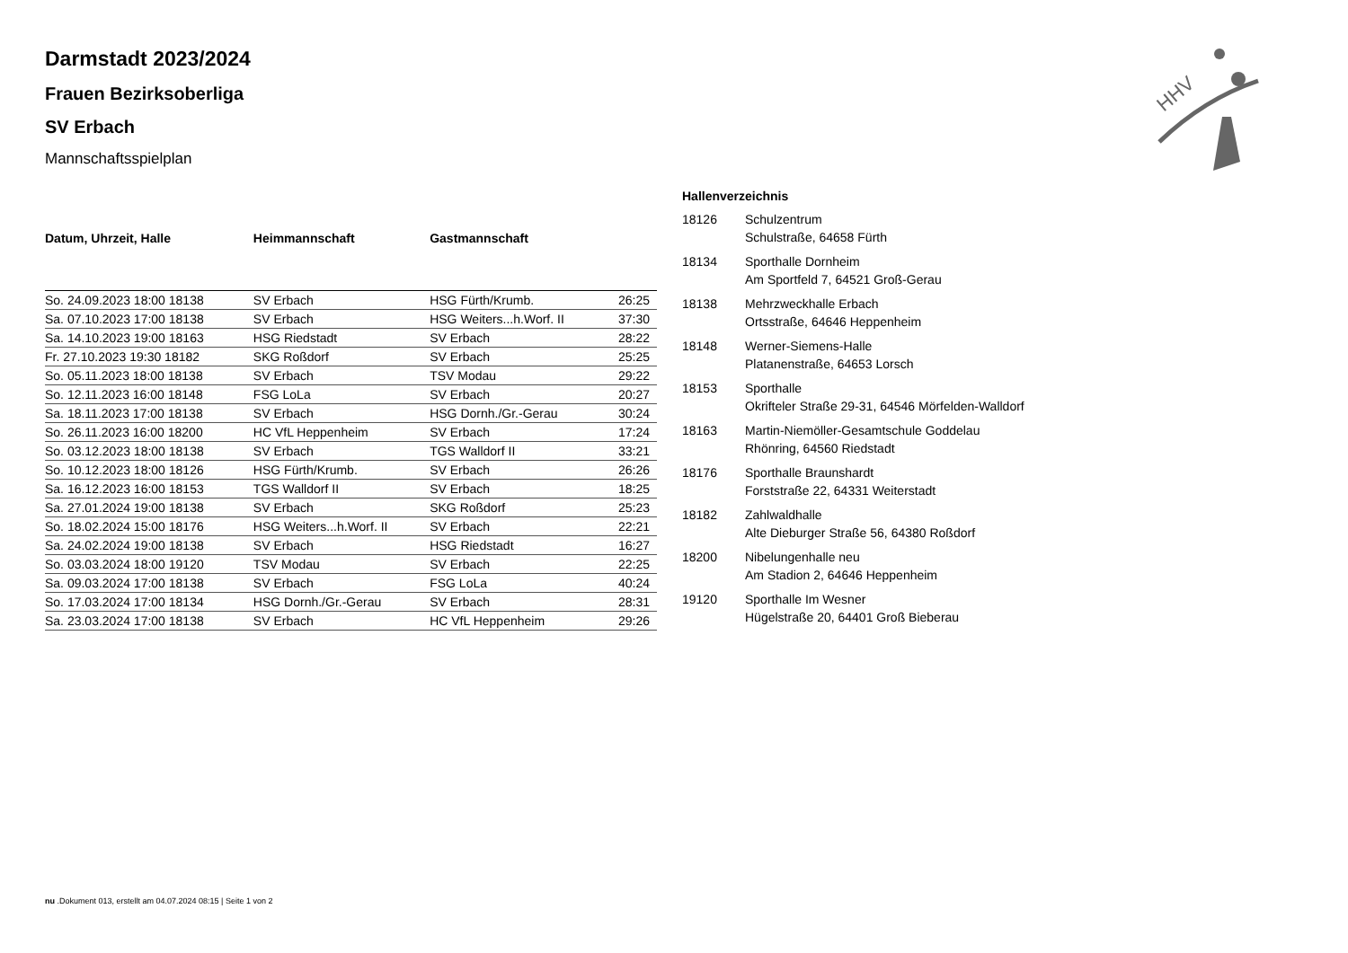HHV
Darmstadt 2023/2024
Frauen Bezirksoberliga
SV Erbach
Mannschaftsspielplan
| Datum, Uhrzeit, Halle | Heimmannschaft | Gastmannschaft | |
| --- | --- | --- | --- |
| So. 24.09.2023 18:00 18138 | SV Erbach | HSG Fürth/Krumb. | 26:25 |
| Sa. 07.10.2023 17:00 18138 | SV Erbach | HSG Weiters...h.Worf. II | 37:30 |
| Sa. 14.10.2023 19:00 18163 | HSG Riedstadt | SV Erbach | 28:22 |
| Fr. 27.10.2023 19:30 18182 | SKG Roßdorf | SV Erbach | 25:25 |
| So. 05.11.2023 18:00 18138 | SV Erbach | TSV Modau | 29:22 |
| So. 12.11.2023 16:00 18148 | FSG LoLa | SV Erbach | 20:27 |
| Sa. 18.11.2023 17:00 18138 | SV Erbach | HSG Dornh./Gr.-Gerau | 30:24 |
| So. 26.11.2023 16:00 18200 | HC VfL Heppenheim | SV Erbach | 17:24 |
| So. 03.12.2023 18:00 18138 | SV Erbach | TGS Walldorf II | 33:21 |
| So. 10.12.2023 18:00 18126 | HSG Fürth/Krumb. | SV Erbach | 26:26 |
| Sa. 16.12.2023 16:00 18153 | TGS Walldorf II | SV Erbach | 18:25 |
| Sa. 27.01.2024 19:00 18138 | SV Erbach | SKG Roßdorf | 25:23 |
| So. 18.02.2024 15:00 18176 | HSG Weiters...h.Worf. II | SV Erbach | 22:21 |
| Sa. 24.02.2024 19:00 18138 | SV Erbach | HSG Riedstadt | 16:27 |
| So. 03.03.2024 18:00 19120 | TSV Modau | SV Erbach | 22:25 |
| Sa. 09.03.2024 17:00 18138 | SV Erbach | FSG LoLa | 40:24 |
| So. 17.03.2024 17:00 18134 | HSG Dornh./Gr.-Gerau | SV Erbach | 28:31 |
| Sa. 23.03.2024 17:00 18138 | SV Erbach | HC VfL Heppenheim | 29:26 |
| Hallenverzeichnis | |
| --- | --- |
| 18126 | Schulzentrum Schulstraße, 64658 Fürth |
| 18134 | Sporthalle Dornheim Am Sportfeld 7, 64521 Groß-Gerau |
| 18138 | Mehrzweckhalle Erbach Ortsstraße, 64646 Heppenheim |
| 18148 | Werner-Siemens-Halle Platanenstraße, 64653 Lorsch |
| 18153 | Sporthalle Okrifteler Straße 29-31, 64546 Mörfelden-Walldorf |
| 18163 | Martin-Niemöller-Gesamtschule Goddelau Rhönring, 64560 Riedstadt |
| 18176 | Sporthalle Braunshardt Forststraße 22, 64331 Weiterstadt |
| 18182 | Zahlwaldhalle Alte Dieburger Straße 56, 64380 Roßdorf |
| 18200 | Nibelungenhalle neu Am Stadion 2, 64646 Heppenheim |
| 19120 | Sporthalle Im Wesner Hügelstraße 20, 64401 Groß Bieberau |
nu .Dokument 013, erstellt am 04.07.2024 08:15 | Seite 1 von 2